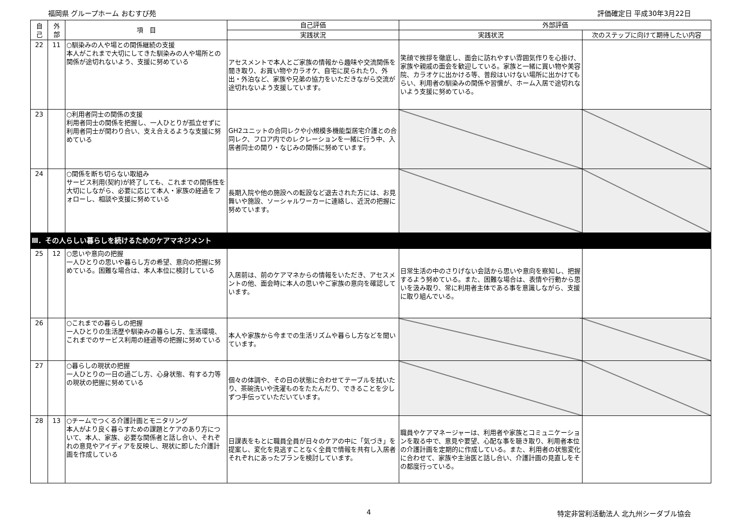福岡県 グループホーム おむすび苑 評価確定日 平成30年3月22日
| 自 己 | 外 部 | 項 目 | 自己評価 | 外部評価 | |
| --- | --- | --- | --- | --- | --- |
| | | | 実践状況 | 実践状況 | 次のステップに向けて期待したい内容 |
| 22 | 11 | ○馴染みの人や場との関係継続の支援 本人がこれまで大切にしてきた馴染みの人や場所との関係が途切れないよう、支援に努めている | アセスメントで本人とご家族の情報から趣味や交流関係を聞き取り、お買い物やカラオケ、自宅に戻られたり、外出・外泊など、家族や兄弟の協力をいただきながら交流が途切れないよう支援しています。 | 笑顔で挨拶を徹底し、面会に訪れやすい雰囲気作りを心掛け、家族や親戚の面会を歓迎している。家族と一緒に買い物や美容院、カラオケに出かける等、普段はいけない場所に出かけてもらい、利用者の馴染みの関係や習慣が、ホーム入居で途切れないよう支援に努めている。 | |
| 23 | | ○利用者同士の関係の支援 利用者同士の関係を把握し、一人ひとりが孤立せずに利用者同士が関わり合い、支え合えるような支援に努めている | GH2ユニットの合同レクや小規模多機能型居宅介護との合同レク、フロア内でのレクレーションを一緒に行う中、入居者同士の関り・なじみの関係に努めています。 | | |
| 24 | | ○関係を断ち切らない取組み サービス利用(契約)が終了しても、これまでの関係性を大切にしながら、必要に応じて本人・家族の経過をフォローし、相談や支援に努めている | 長期入院や他の施設への転設など退去された方には、お見舞いや施設、ソーシャルワーカーに連絡し、近況の把握に努めています。 | | |
| Ⅲ．その人らしい暮らしを続けるためのケアマネジメント | | | | | |
| 25 | 12 | ○思いや意向の把握 一人ひとりの思いや暮らし方の希望、意向の把握に努めている。困難な場合は、本人本位に検討している | 入居前は、前のケアマネからの情報をいただき、アセスメントの他、面会時に本人の思いやご家族の意向を確認しています。 | 日常生活の中のさりげない会話から思いや意向を察知し、把握するよう努めている。また、困難な場合は、表情や行動から思いを汲み取り、常に利用者主体である事を意識しながら、支援に取り組んでいる。 | |
| 26 | | ○これまでの暮らしの把握 一人ひとりの生活歴や馴染みの暮らし方、生活環境、これまでのサービス利用の経過等の把握に努めている | 本人や家族から今までの生活リズムや暮らし方などを聞いています。 | | |
| 27 | | ○暮らしの現状の把握 一人ひとりの一日の過ごし方、心身状態、有する力等の現状の把握に努めている | 個々の体調や、その日の状態に合わせてテーブルを拭いたり、茶碗洗いや洗濯ものをたたんだり、できることを少しずつ手伝っていただいています。 | | |
| 28 | 13 | ○チームでつくる介護計画とモニタリング 本人がより良く暮らすための課題とケアのあり方について、本人、家族、必要な関係者と話し合い、それぞれの意見やアイディアを反映し、現状に即した介護計画を作成している | 日課表をもとに職員全員が日々のケアの中に「気づき」を提案し、変化を見逃すことなく全員で情報を共有し入居者それぞれにあったプランを検討しています。 | 職員やケアマネージャーは、利用者や家族とコミュニケーションを取る中で、意見や要望、心配な事を聴き取り、利用者本位の介護計画を定期的に作成している。また、利用者の状態変化に合わせて、家族や主治医と話し合い、介護計画の見直しをその都度行っている。 | |
4 特定非営利活動法人 北九州シーダブル協会